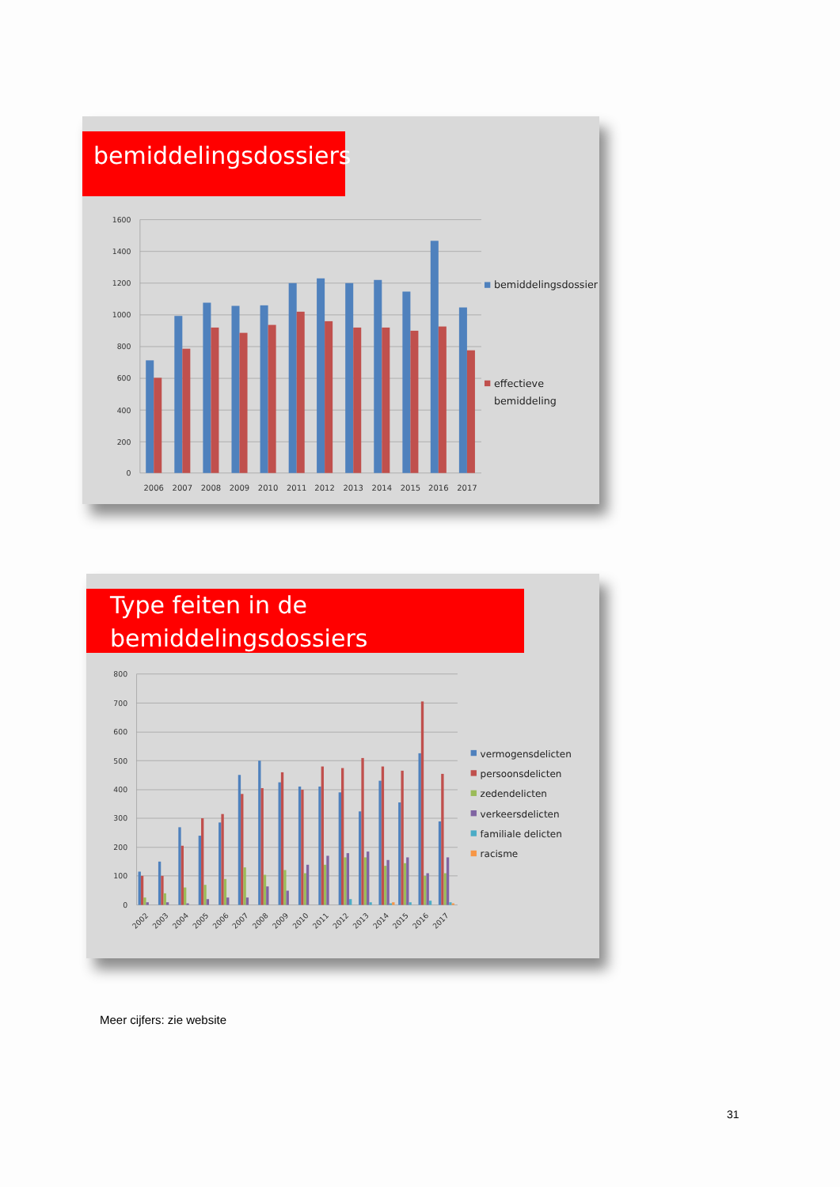bemiddelingsdossiers
1600
1400
1200
1000
800
600
400
200
0
2006
2007
2008
2009
2010
2011
2012
2013
2014
2015
2016
2017
bemiddelingsdossier
effectieve
bemiddeling
Type feiten in de
bemiddelingsdossiers
800
700
600
500
400
300
200
100
0
2002
2003
2004
2005
2006
2007
2008
2009
2010
2011
2012
2013
2014
2015
2016
2017
vermogensdelicten
persoonsdelicten
zedendelicten
verkeersdelicten
familiale delicten
racisme
Meer cijfers: zie website
31